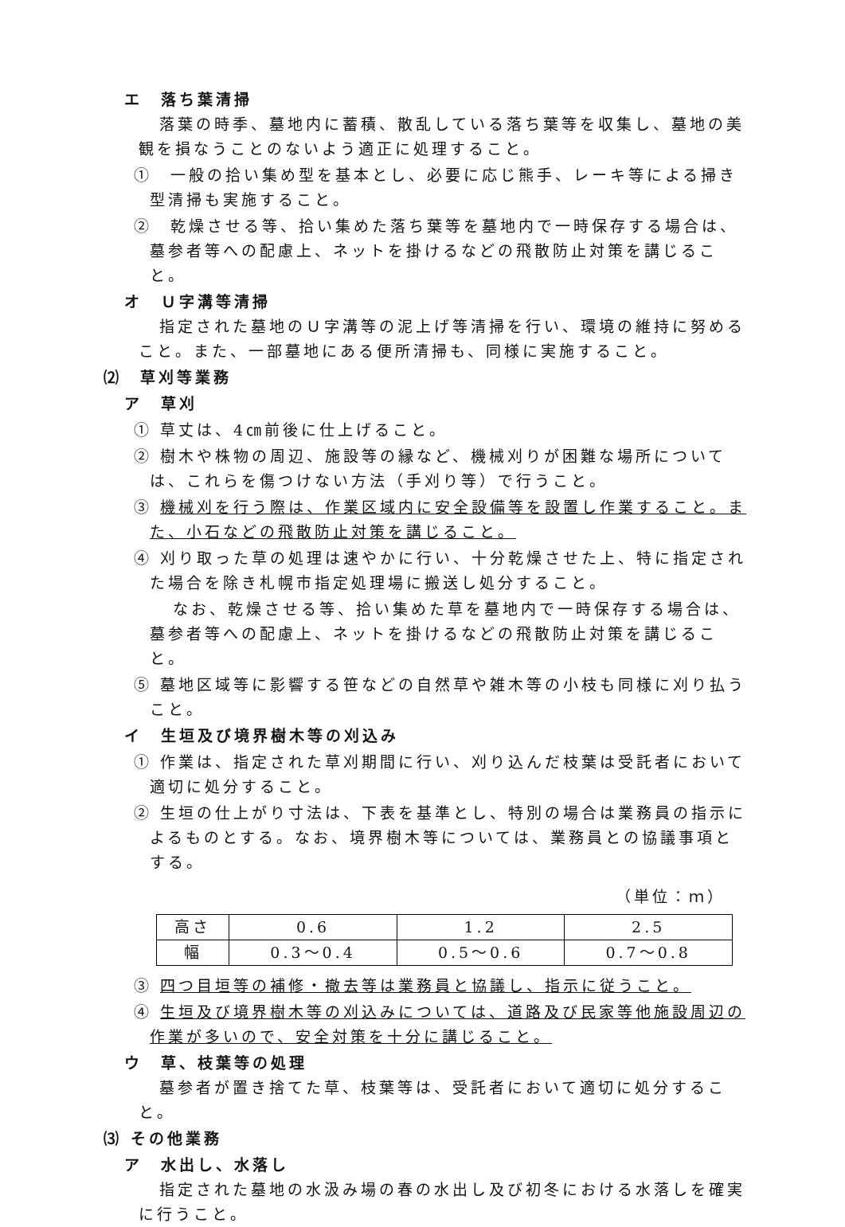エ　落ち葉清掃
落葉の時季、墓地内に蓄積、散乱している落ち葉等を収集し、墓地の美観を損なうことのないよう適正に処理すること。
①　一般の拾い集め型を基本とし、必要に応じ熊手、レーキ等による掃き型清掃も実施すること。
②　乾燥させる等、拾い集めた落ち葉等を墓地内で一時保存する場合は、墓参者等への配慮上、ネットを掛けるなどの飛散防止対策を講じること。
オ　Ｕ字溝等清掃
指定された墓地のＵ字溝等の泥上げ等清掃を行い、環境の維持に努めること。また、一部墓地にある便所清掃も、同様に実施すること。
⑵　草刈等業務
ア　草刈
① 草丈は、4㎝前後に仕上げること。
② 樹木や株物の周辺、施設等の縁など、機械刈りが困難な場所については、これらを傷つけない方法（手刈り等）で行うこと。
③ 機械刈を行う際は、作業区域内に安全設備等を設置し作業すること。また、小石などの飛散防止対策を講じること。
④ 刈り取った草の処理は速やかに行い、十分乾燥させた上、特に指定された場合を除き札幌市指定処理場に搬送し処分すること。
　なお、乾燥させる等、拾い集めた草を墓地内で一時保存する場合は、墓参者等への配慮上、ネットを掛けるなどの飛散防止対策を講じること。
⑤ 墓地区域等に影響する笹などの自然草や雑木等の小枝も同様に刈り払うこと。
イ　生垣及び境界樹木等の刈込み
① 作業は、指定された草刈期間に行い、刈り込んだ枝葉は受託者において適切に処分すること。
② 生垣の仕上がり寸法は、下表を基準とし、特別の場合は業務員の指示によるものとする。なお、境界樹木等については、業務員との協議事項とする。
（単位：ｍ）
| 高さ | 0.6 | 1.2 | 2.5 |
| 幅 | 0.3～0.4 | 0.5～0.6 | 0.7～0.8 |
③ 四つ目垣等の補修・撤去等は業務員と協議し、指示に従うこと。
④ 生垣及び境界樹木等の刈込みについては、道路及び民家等他施設周辺の作業が多いので、安全対策を十分に講じること。
ウ　草、枝葉等の処理
墓参者が置き捨てた草、枝葉等は、受託者において適切に処分すること。
⑶ その他業務
ア　水出し、水落し
指定された墓地の水汲み場の春の水出し及び初冬における水落しを確実に行うこと。